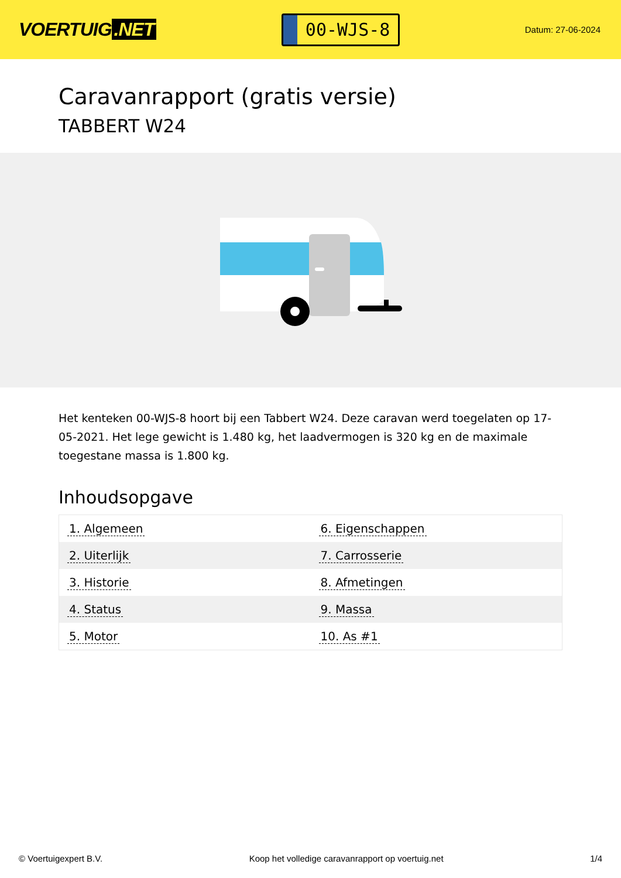VOERTUIG.NET
00-WJS-8
Datum: 27-06-2024
Caravanrapport (gratis versie)
TABBERT W24
Het kenteken 00-WJS-8 hoort bij een Tabbert W24. Deze caravan werd toegelaten op 17-05-2021. Het lege gewicht is 1.480 kg, het laadvermogen is 320 kg en de maximale toegestane massa is 1.800 kg.
Inhoudsopgave
| 1. Algemeen | 6. Eigenschappen |
| 2. Uiterlijk | 7. Carrosserie |
| 3. Historie | 8. Afmetingen |
| 4. Status | 9. Massa |
| 5. Motor | 10. As #1 |
© Voertuigexpert B.V. Koop het volledige caravanrapport op voertuig.net 1/4